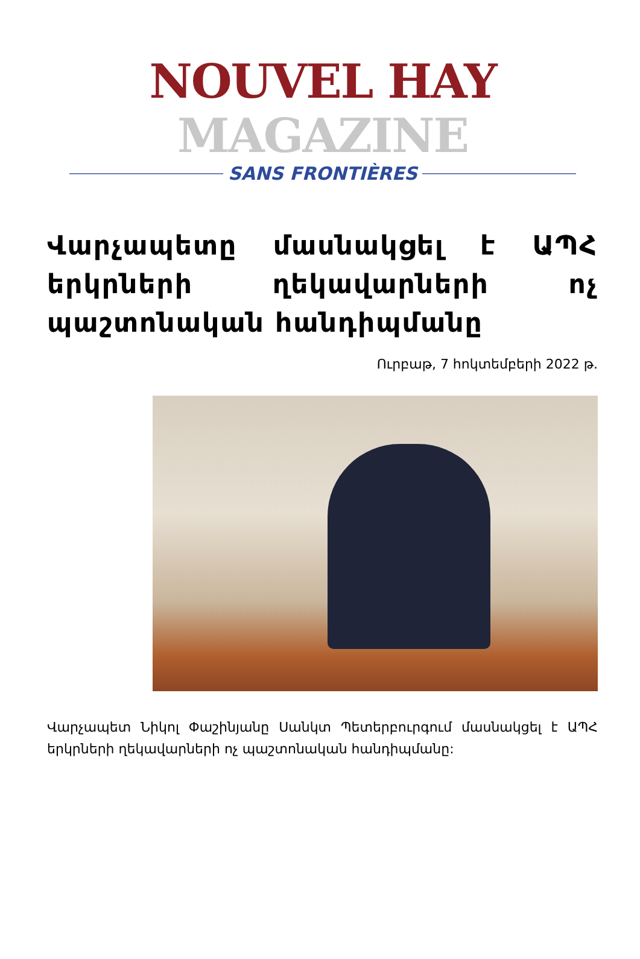NOUVEL HAY MAGAZINE
SANS FRONTIÈRES
Վարչապետը մասնակցել է ԱՊՀ երկրների ղեկավարների ոչ պաշտոնական հանդիպմանը
Ուրբաթ, 7 հոկտեմբերի 2022 թ.
Վարչապետ Նիկոլ Փաշինյանը Սանկտ Պետերբուրգում մասնակցել է ԱՊՀ երկրների ղեկավարների ոչ պաշտոնական հանդիպմանը: